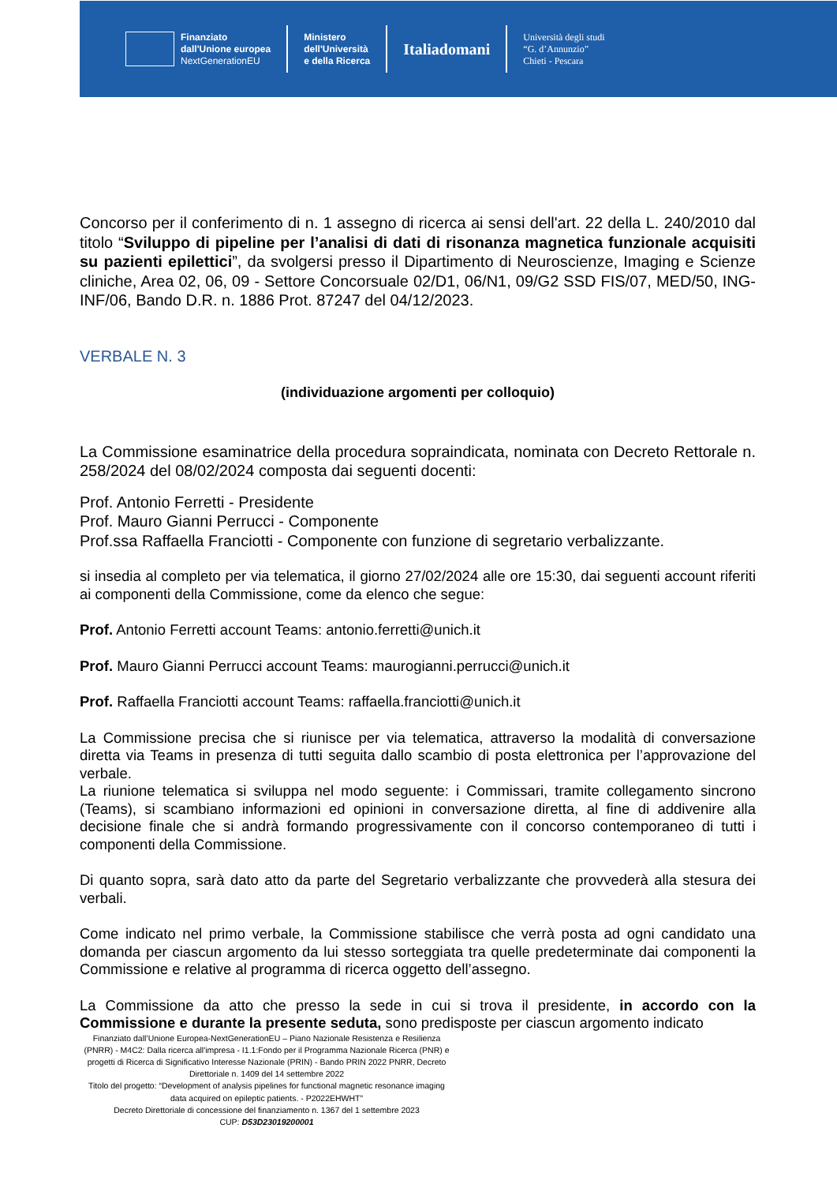Finanziato
dall'Unione europea
NextGenerationEU
Ministero
dell'Università
e della Ricerca
Italiadomani
Università degli studi
“G. d’Annunzio”
Chieti - Pescara
Concorso per il conferimento di n. 1 assegno di ricerca ai sensi dell'art. 22 della L. 240/2010 dal titolo “Sviluppo di pipeline per l’analisi di dati di risonanza magnetica funzionale acquisiti su pazienti epilettici”, da svolgersi presso il Dipartimento di Neuroscienze, Imaging e Scienze cliniche, Area 02, 06, 09 - Settore Concorsuale 02/D1, 06/N1, 09/G2 SSD FIS/07, MED/50, ING-INF/06, Bando D.R. n. 1886 Prot. 87247 del 04/12/2023.
VERBALE N. 3
(individuazione argomenti per colloquio)
La Commissione esaminatrice della procedura sopraindicata, nominata con Decreto Rettorale n. 258/2024 del 08/02/2024 composta dai seguenti docenti:
Prof. Antonio Ferretti - Presidente
Prof. Mauro Gianni Perrucci - Componente
Prof.ssa Raffaella Franciotti - Componente con funzione di segretario verbalizzante.
si insedia al completo per via telematica, il giorno 27/02/2024 alle ore 15:30, dai seguenti account riferiti ai componenti della Commissione, come da elenco che segue:
Prof. Antonio Ferretti account Teams: antonio.ferretti@unich.it
Prof. Mauro Gianni Perrucci account Teams: maurogianni.perrucci@unich.it
Prof. Raffaella Franciotti account Teams: raffaella.franciotti@unich.it
La Commissione precisa che si riunisce per via telematica, attraverso la modalità di conversazione diretta via Teams in presenza di tutti seguita dallo scambio di posta elettronica per l’approvazione del verbale.
La riunione telematica si sviluppa nel modo seguente: i Commissari, tramite collegamento sincrono (Teams), si scambiano informazioni ed opinioni in conversazione diretta, al fine di addivenire alla decisione finale che si andrà formando progressivamente con il concorso contemporaneo di tutti i componenti della Commissione.
Di quanto sopra, sarà dato atto da parte del Segretario verbalizzante che provvederà alla stesura dei verbali.
Come indicato nel primo verbale, la Commissione stabilisce che verrà posta ad ogni candidato una domanda per ciascun argomento da lui stesso sorteggiata tra quelle predeterminate dai componenti la Commissione e relative al programma di ricerca oggetto dell’assegno.
La Commissione da atto che presso la sede in cui si trova il presidente, in accordo con la Commissione e durante la presente seduta, sono predisposte per ciascun argomento indicato
Finanziato dall’Unione Europea-NextGenerationEU – Piano Nazionale Resistenza e Resilienza (PNRR) - M4C2: Dalla ricerca all'impresa - I1.1:Fondo per il Programma Nazionale Ricerca (PNR) e progetti di Ricerca di Significativo Interesse Nazionale (PRIN) - Bando PRIN 2022 PNRR, Decreto Direttoriale n. 1409 del 14 settembre 2022
Titolo del progetto: “Development of analysis pipelines for functional magnetic resonance imaging data acquired on epileptic patients. - P2022EHWHT”
Decreto Direttoriale di concessione del finanziamento n. 1367 del 1 settembre 2023
CUP: D53D23019200001